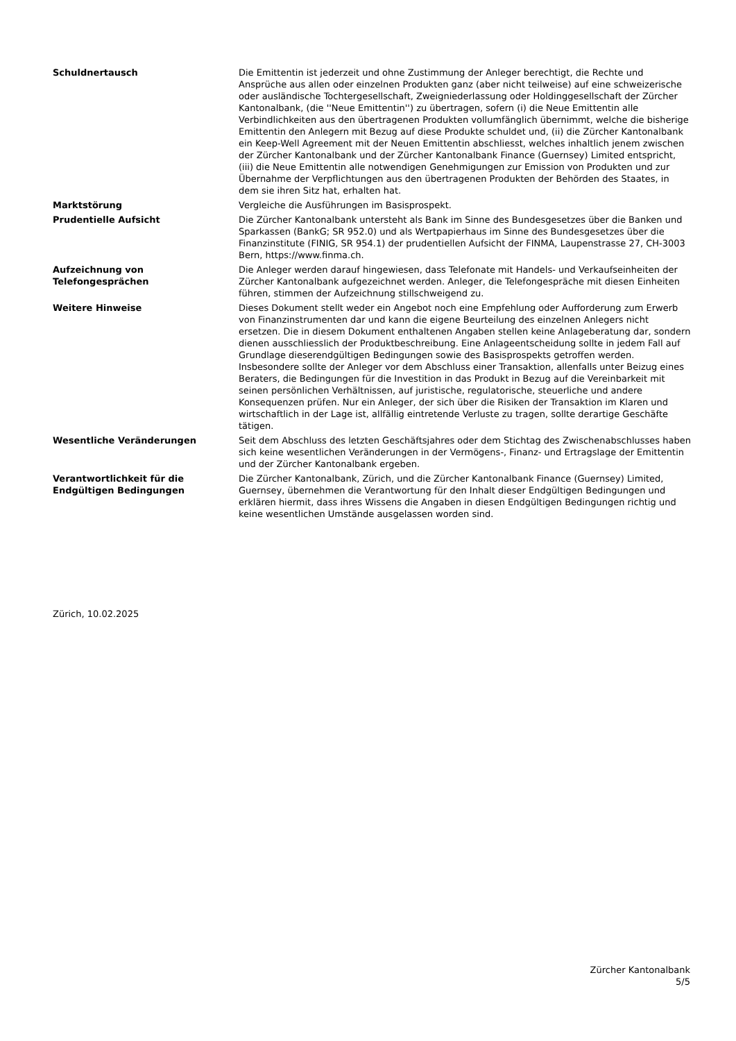| Schuldnertausch | Die Emittentin ist jederzeit und ohne Zustimmung der Anleger berechtigt, die Rechte und Ansprüche aus allen oder einzelnen Produkten ganz (aber nicht teilweise) auf eine schweizerische oder ausländische Tochtergesellschaft, Zweigniederlassung oder Holdinggesellschaft der Zürcher Kantonalbank, (die ''Neue Emittentin'') zu übertragen, sofern (i) die Neue Emittentin alle Verbindlichkeiten aus den übertragenen Produkten vollumfänglich übernimmt, welche die bisherige Emittentin den Anlegern mit Bezug auf diese Produkte schuldet und, (ii) die Zürcher Kantonalbank ein Keep-Well Agreement mit der Neuen Emittentin abschliesst, welches inhaltlich jenem zwischen der Zürcher Kantonalbank und der Zürcher Kantonalbank Finance (Guernsey) Limited entspricht, (iii) die Neue Emittentin alle notwendigen Genehmigungen zur Emission von Produkten und zur Übernahme der Verpflichtungen aus den übertragenen Produkten der Behörden des Staates, in dem sie ihren Sitz hat, erhalten hat. |
| Marktstörung | Vergleiche die Ausführungen im Basisprospekt. |
| Prudentielle Aufsicht | Die Zürcher Kantonalbank untersteht als Bank im Sinne des Bundesgesetzes über die Banken und Sparkassen (BankG; SR 952.0) und als Wertpapierhaus im Sinne des Bundesgesetzes über die Finanzinstitute (FINIG, SR 954.1) der prudentiellen Aufsicht der FINMA, Laupenstrasse 27, CH-3003 Bern, https://www.finma.ch. |
| Aufzeichnung von Telefongesprächen | Die Anleger werden darauf hingewiesen, dass Telefonate mit Handels- und Verkaufseinheiten der Zürcher Kantonalbank aufgezeichnet werden. Anleger, die Telefongespräche mit diesen Einheiten führen, stimmen der Aufzeichnung stillschweigend zu. |
| Weitere Hinweise | Dieses Dokument stellt weder ein Angebot noch eine Empfehlung oder Aufforderung zum Erwerb von Finanzinstrumenten dar und kann die eigene Beurteilung des einzelnen Anlegers nicht ersetzen. Die in diesem Dokument enthaltenen Angaben stellen keine Anlageberatung dar, sondern dienen ausschliesslich der Produktbeschreibung. Eine Anlageentscheidung sollte in jedem Fall auf Grundlage dieserendgültigen Bedingungen sowie des Basisprospekts getroffen werden. Insbesondere sollte der Anleger vor dem Abschluss einer Transaktion, allenfalls unter Beizug eines Beraters, die Bedingungen für die Investition in das Produkt in Bezug auf die Vereinbarkeit mit seinen persönlichen Verhältnissen, auf juristische, regulatorische, steuerliche und andere Konsequenzen prüfen. Nur ein Anleger, der sich über die Risiken der Transaktion im Klaren und wirtschaftlich in der Lage ist, allfällig eintretende Verluste zu tragen, sollte derartige Geschäfte tätigen. |
| Wesentliche Veränderungen | Seit dem Abschluss des letzten Geschäftsjahres oder dem Stichtag des Zwischenabschlusses haben sich keine wesentlichen Veränderungen in der Vermögens-, Finanz- und Ertragslage der Emittentin und der Zürcher Kantonalbank ergeben. |
| Verantwortlichkeit für die Endgültigen Bedingungen | Die Zürcher Kantonalbank, Zürich, und die Zürcher Kantonalbank Finance (Guernsey) Limited, Guernsey, übernehmen die Verantwortung für den Inhalt dieser Endgültigen Bedingungen und erklären hiermit, dass ihres Wissens die Angaben in diesen Endgültigen Bedingungen richtig und keine wesentlichen Umstände ausgelassen worden sind. |
Zürich, 10.02.2025
Zürcher Kantonalbank
5/5